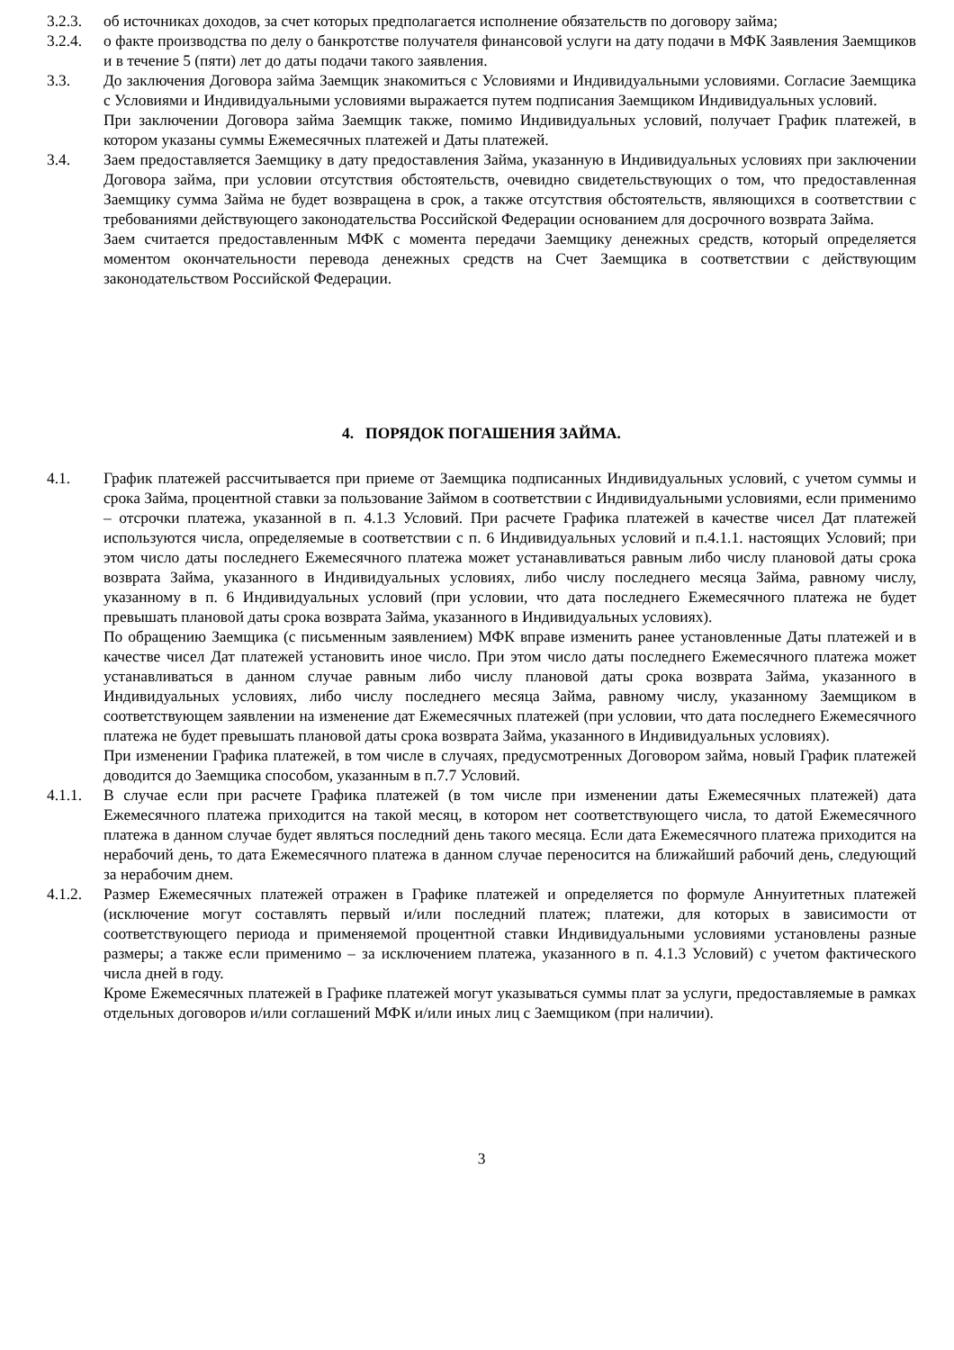3.2.3. об источниках доходов, за счет которых предполагается исполнение обязательств по договору займа;
3.2.4. о факте производства по делу о банкротстве получателя финансовой услуги на дату подачи в МФК Заявления Заемщиков и в течение 5 (пяти) лет до даты подачи такого заявления.
3.3. До заключения Договора займа Заемщик знакомиться с Условиями и Индивидуальными условиями. Согласие Заемщика с Условиями и Индивидуальными условиями выражается путем подписания Заемщиком Индивидуальных условий.
При заключении Договора займа Заемщик также, помимо Индивидуальных условий, получает График платежей, в котором указаны суммы Ежемесячных платежей и Даты платежей.
3.4. Заем предоставляется Заемщику в дату предоставления Займа, указанную в Индивидуальных условиях при заключении Договора займа, при условии отсутствия обстоятельств, очевидно свидетельствующих о том, что предоставленная Заемщику сумма Займа не будет возвращена в срок, а также отсутствия обстоятельств, являющихся в соответствии с требованиями действующего законодательства Российской Федерации основанием для досрочного возврата Займа.
Заем считается предоставленным МФК с момента передачи Заемщику денежных средств, который определяется моментом окончательности перевода денежных средств на Счет Заемщика в соответствии с действующим законодательством Российской Федерации.
4. ПОРЯДОК ПОГАШЕНИЯ ЗАЙМА.
4.1. График платежей рассчитывается при приеме от Заемщика подписанных Индивидуальных условий, с учетом суммы и срока Займа, процентной ставки за пользование Займом в соответствии с Индивидуальными условиями, если применимо – отсрочки платежа, указанной в п. 4.1.3 Условий. При расчете Графика платежей в качестве чисел Дат платежей используются числа, определяемые в соответствии с п. 6 Индивидуальных условий и п.4.1.1. настоящих Условий; при этом число даты последнего Ежемесячного платежа может устанавливаться равным либо числу плановой даты срока возврата Займа, указанного в Индивидуальных условиях, либо числу последнего месяца Займа, равному числу, указанному в п. 6 Индивидуальных условий (при условии, что дата последнего Ежемесячного платежа не будет превышать плановой даты срока возврата Займа, указанного в Индивидуальных условиях).
По обращению Заемщика (с письменным заявлением) МФК вправе изменить ранее установленные Даты платежей и в качестве чисел Дат платежей установить иное число. При этом число даты последнего Ежемесячного платежа может устанавливаться в данном случае равным либо числу плановой даты срока возврата Займа, указанного в Индивидуальных условиях, либо числу последнего месяца Займа, равному числу, указанному Заемщиком в соответствующем заявлении на изменение дат Ежемесячных платежей (при условии, что дата последнего Ежемесячного платежа не будет превышать плановой даты срока возврата Займа, указанного в Индивидуальных условиях).
При изменении Графика платежей, в том числе в случаях, предусмотренных Договором займа, новый График платежей доводится до Заемщика способом, указанным в п.7.7 Условий.
4.1.1. В случае если при расчете Графика платежей (в том числе при изменении даты Ежемесячных платежей) дата Ежемесячного платежа приходится на такой месяц, в котором нет соответствующего числа, то датой Ежемесячного платежа в данном случае будет являться последний день такого месяца. Если дата Ежемесячного платежа приходится на нерабочий день, то дата Ежемесячного платежа в данном случае переносится на ближайший рабочий день, следующий за нерабочим днем.
4.1.2. Размер Ежемесячных платежей отражен в Графике платежей и определяется по формуле Аннуитетных платежей (исключение могут составлять первый и/или последний платеж; платежи, для которых в зависимости от соответствующего периода и применяемой процентной ставки Индивидуальными условиями установлены разные размеры; а также если применимо – за исключением платежа, указанного в п. 4.1.3 Условий) с учетом фактического числа дней в году.
Кроме Ежемесячных платежей в Графике платежей могут указываться суммы плат за услуги, предоставляемые в рамках отдельных договоров и/или соглашений МФК и/или иных лиц с Заемщиком (при наличии).
3